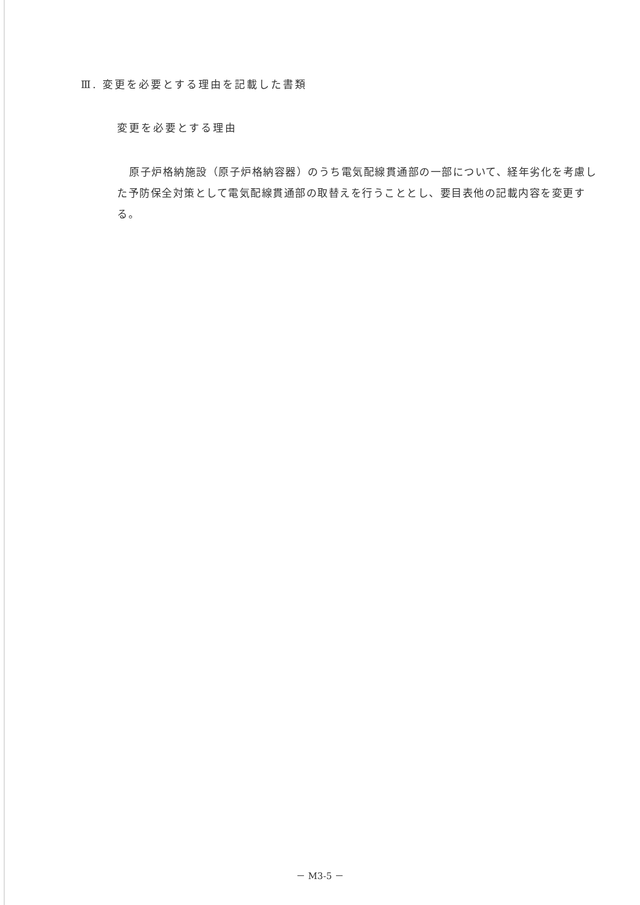Ⅲ. 変更を必要とする理由を記載した書類
変更を必要とする理由
原子炉格納施設（原子炉格納容器）のうち電気配線貫通部の一部について、経年劣化を考慮した予防保全対策として電気配線貫通部の取替えを行うこととし、要目表他の記載内容を変更する。
－ M3-5 －